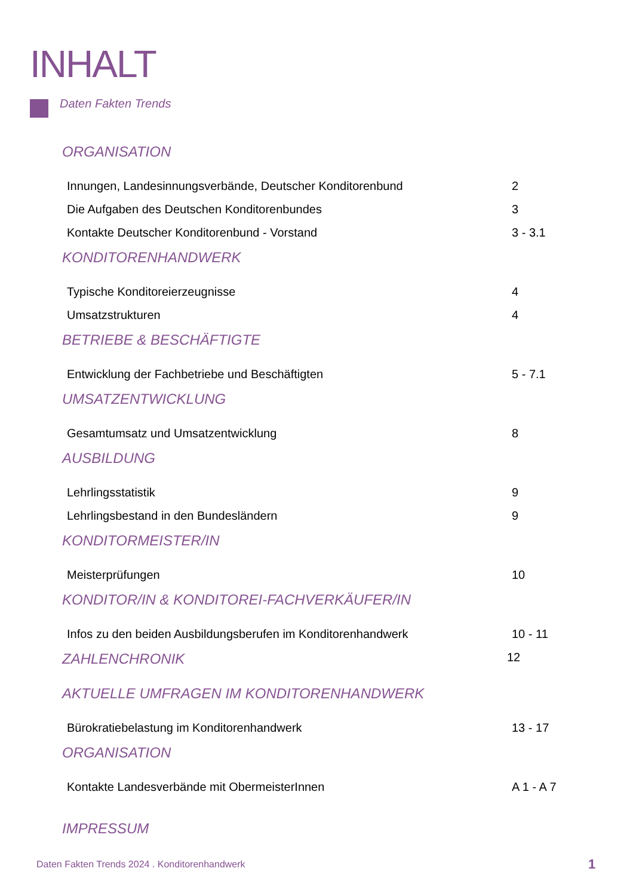INHALT
Daten Fakten Trends
ORGANISATION
Innungen, Landesinnungsverbände, Deutscher Konditorenbund 2
Die Aufgaben des Deutschen Konditorenbundes 3
Kontakte Deutscher Konditorenbund - Vorstand 3 - 3.1
KONDITORENHANDWERK
Typische Konditoreierzeugnisse 4
Umsatzstrukturen 4
BETRIEBE & BESCHÄFTIGTE
Entwicklung der Fachbetriebe und Beschäftigten 5 - 7.1
UMSATZENTWICKLUNG
Gesamtumsatz und Umsatzentwicklung 8
AUSBILDUNG
Lehrlingsstatistik 9
Lehrlingsbestand in den Bundesländern 9
KONDITORMEISTER/IN
Meisterprüfungen 10
KONDITOR/IN & KONDITOREI-FACHVERKÄUFER/IN
Infos zu den beiden Ausbildungsberufen im Konditorenhandwerk 10 - 11
ZAHLENCHRONIK 12
AKTUELLE UMFRAGEN IM KONDITORENHANDWERK
Bürokratiebelastung im Konditorenhandwerk 13 - 17
ORGANISATION
Kontakte Landesverbände mit ObermeisterInnen A 1 - A 7
IMPRESSUM
Daten Fakten Trends 2024 . Konditorenhandwerk
1